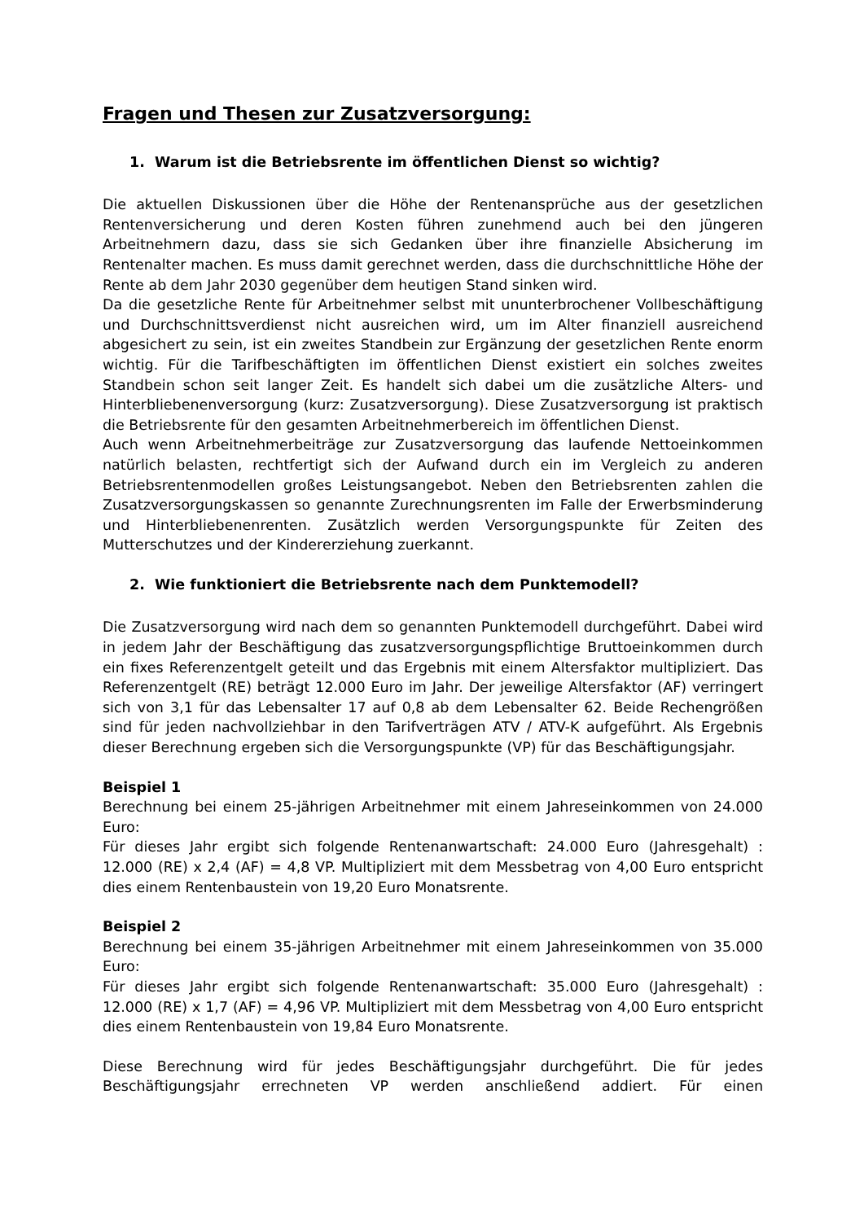Fragen und Thesen zur Zusatzversorgung:
1. Warum ist die Betriebsrente im öffentlichen Dienst so wichtig?
Die aktuellen Diskussionen über die Höhe der Rentenansprüche aus der gesetzlichen Rentenversicherung und deren Kosten führen zunehmend auch bei den jüngeren Arbeitnehmern dazu, dass sie sich Gedanken über ihre finanzielle Absicherung im Rentenalter machen. Es muss damit gerechnet werden, dass die durchschnittliche Höhe der Rente ab dem Jahr 2030 gegenüber dem heutigen Stand sinken wird.
Da die gesetzliche Rente für Arbeitnehmer selbst mit ununterbrochener Vollbeschäftigung und Durchschnittsverdienst nicht ausreichen wird, um im Alter finanziell ausreichend abgesichert zu sein, ist ein zweites Standbein zur Ergänzung der gesetzlichen Rente enorm wichtig. Für die Tarifbeschäftigten im öffentlichen Dienst existiert ein solches zweites Standbein schon seit langer Zeit. Es handelt sich dabei um die zusätzliche Alters- und Hinterbliebenenversorgung (kurz: Zusatzversorgung). Diese Zusatzversorgung ist praktisch die Betriebsrente für den gesamten Arbeitnehmerbereich im öffentlichen Dienst.
Auch wenn Arbeitnehmerbeiträge zur Zusatzversorgung das laufende Nettoeinkommen natürlich belasten, rechtfertigt sich der Aufwand durch ein im Vergleich zu anderen Betriebsrentenmodellen großes Leistungsangebot. Neben den Betriebsrenten zahlen die Zusatzversorgungskassen so genannte Zurechnungsrenten im Falle der Erwerbsminderung und Hinterbliebenenrenten. Zusätzlich werden Versorgungspunkte für Zeiten des Mutterschutzes und der Kindererziehung zuerkannt.
2. Wie funktioniert die Betriebsrente nach dem Punktemodell?
Die Zusatzversorgung wird nach dem so genannten Punktemodell durchgeführt. Dabei wird in jedem Jahr der Beschäftigung das zusatzversorgungspflichtige Bruttoeinkommen durch ein fixes Referenzentgelt geteilt und das Ergebnis mit einem Altersfaktor multipliziert. Das Referenzentgelt (RE) beträgt 12.000 Euro im Jahr. Der jeweilige Altersfaktor (AF) verringert sich von 3,1 für das Lebensalter 17 auf 0,8 ab dem Lebensalter 62. Beide Rechengrößen sind für jeden nachvollziehbar in den Tarifverträgen ATV / ATV-K aufgeführt. Als Ergebnis dieser Berechnung ergeben sich die Versorgungspunkte (VP) für das Beschäftigungsjahr.
Beispiel 1
Berechnung bei einem 25-jährigen Arbeitnehmer mit einem Jahreseinkommen von 24.000 Euro:
Für dieses Jahr ergibt sich folgende Rentenanwartschaft: 24.000 Euro (Jahresgehalt) : 12.000 (RE) x 2,4 (AF) = 4,8 VP. Multipliziert mit dem Messbetrag von 4,00 Euro entspricht dies einem Rentenbaustein von 19,20 Euro Monatsrente.
Beispiel 2
Berechnung bei einem 35-jährigen Arbeitnehmer mit einem Jahreseinkommen von 35.000 Euro:
Für dieses Jahr ergibt sich folgende Rentenanwartschaft: 35.000 Euro (Jahresgehalt) : 12.000 (RE) x 1,7 (AF) = 4,96 VP. Multipliziert mit dem Messbetrag von 4,00 Euro entspricht dies einem Rentenbaustein von 19,84 Euro Monatsrente.
Diese Berechnung wird für jedes Beschäftigungsjahr durchgeführt. Die für jedes Beschäftigungsjahr errechneten VP werden anschließend addiert. Für einen